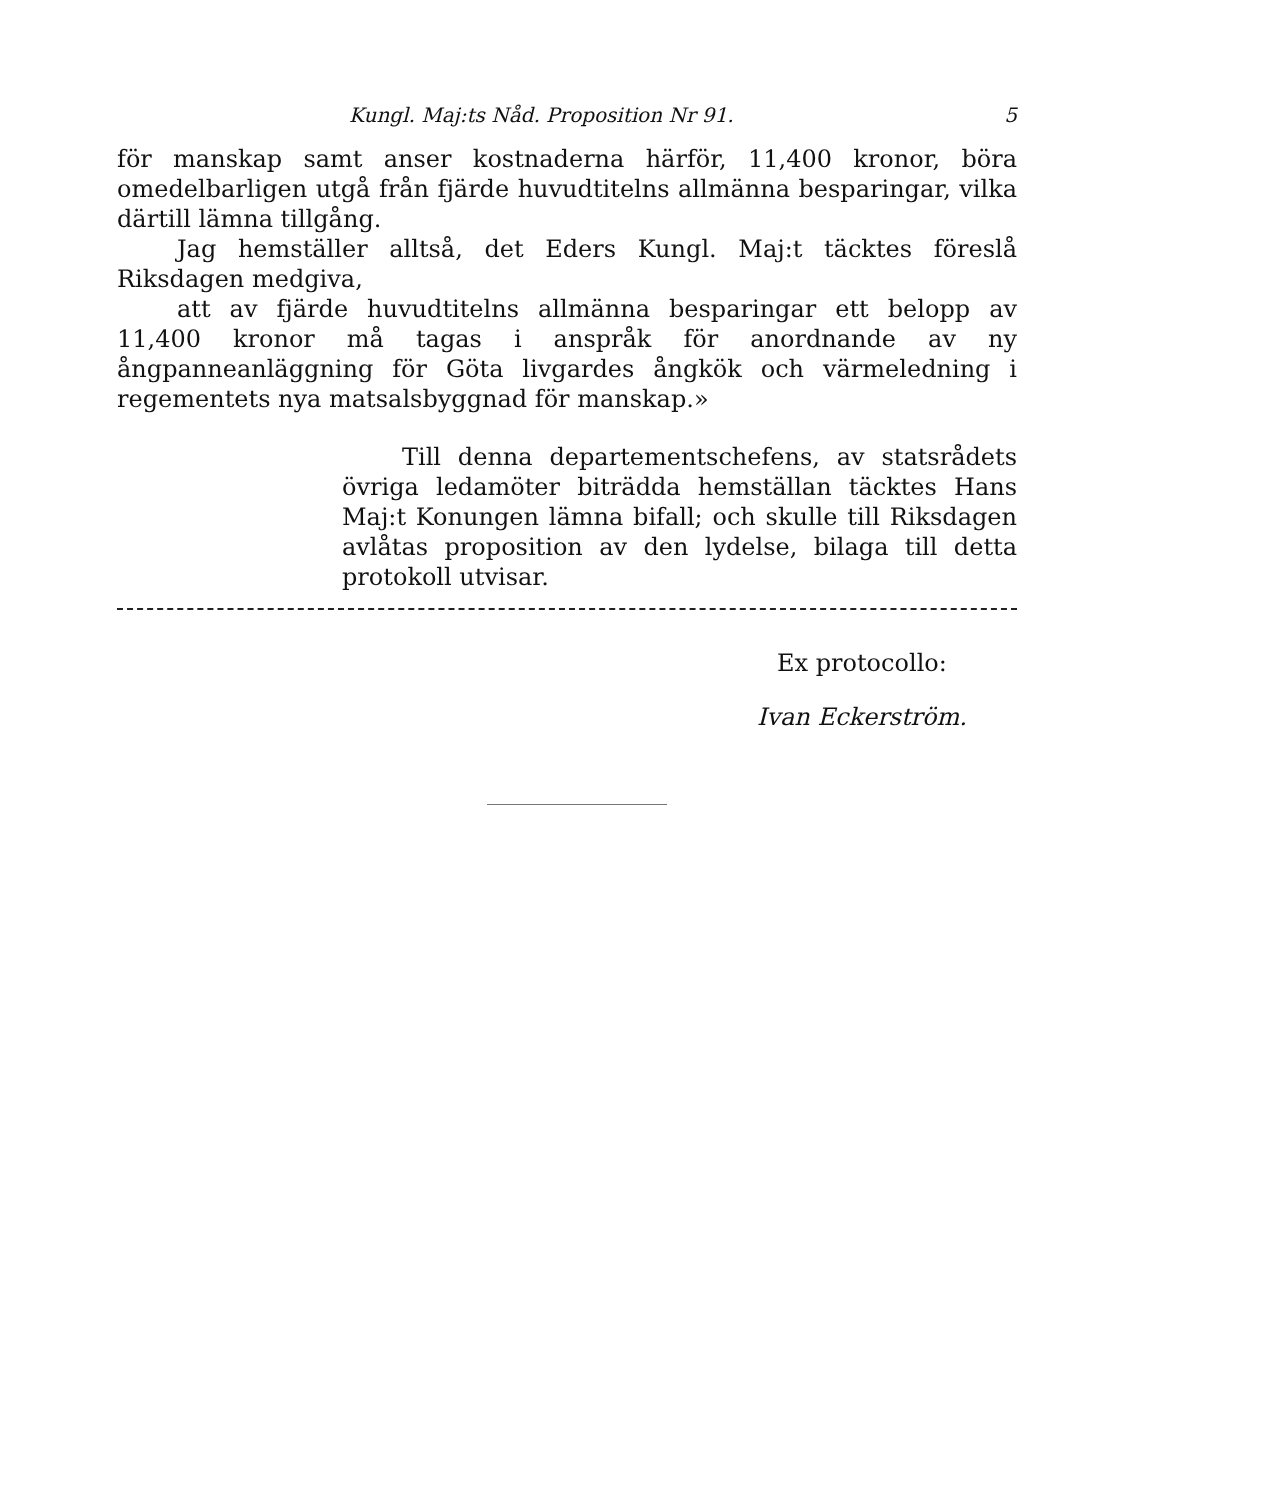Kungl. Maj:ts Nåd. Proposition Nr 91. 5
för manskap samt anser kostnaderna härför, 11,400 kronor, böra omedelbarligen utgå från fjärde huvudtitelns allmänna besparingar, vilka därtill lämna tillgång.
Jag hemställer alltså, det Eders Kungl. Maj:t täcktes föreslå Riksdagen medgiva,
att av fjärde huvudtitelns allmänna besparingar ett belopp av 11,400 kronor må tagas i anspråk för anordnande av ny ångpanneanläggning för Göta livgardes ångkök och värmeledning i regementets nya matsalsbyggnad för manskap.»
Till denna departementschefens, av statsrådets övriga ledamöter biträdda hemställan täcktes Hans Maj:t Konungen lämna bifall; och skulle till Riksdagen avlåtas proposition av den lydelse, bilaga till detta protokoll utvisar.
Ex protocollo:
Ivan Eckerström.